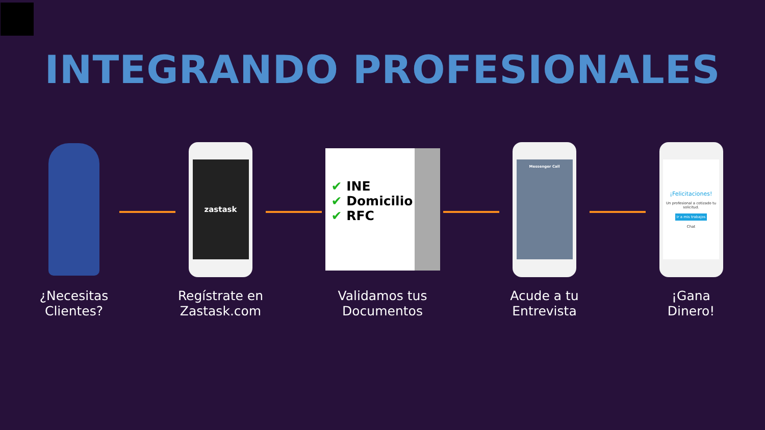INTEGRANDO PROFESIONALES
¿Necesitas Clientes?
zastask
Regístrate en Zastask.com
✔ INE
✔ Domicilio
✔ RFC
Validamos tus Documentos
Messenger Call
Acude a tu Entrevista
¡Felicitaciones!
Un profesional a cotizado tu solicitud.
Ir a mis trabajos
Chat
¡Gana Dinero!